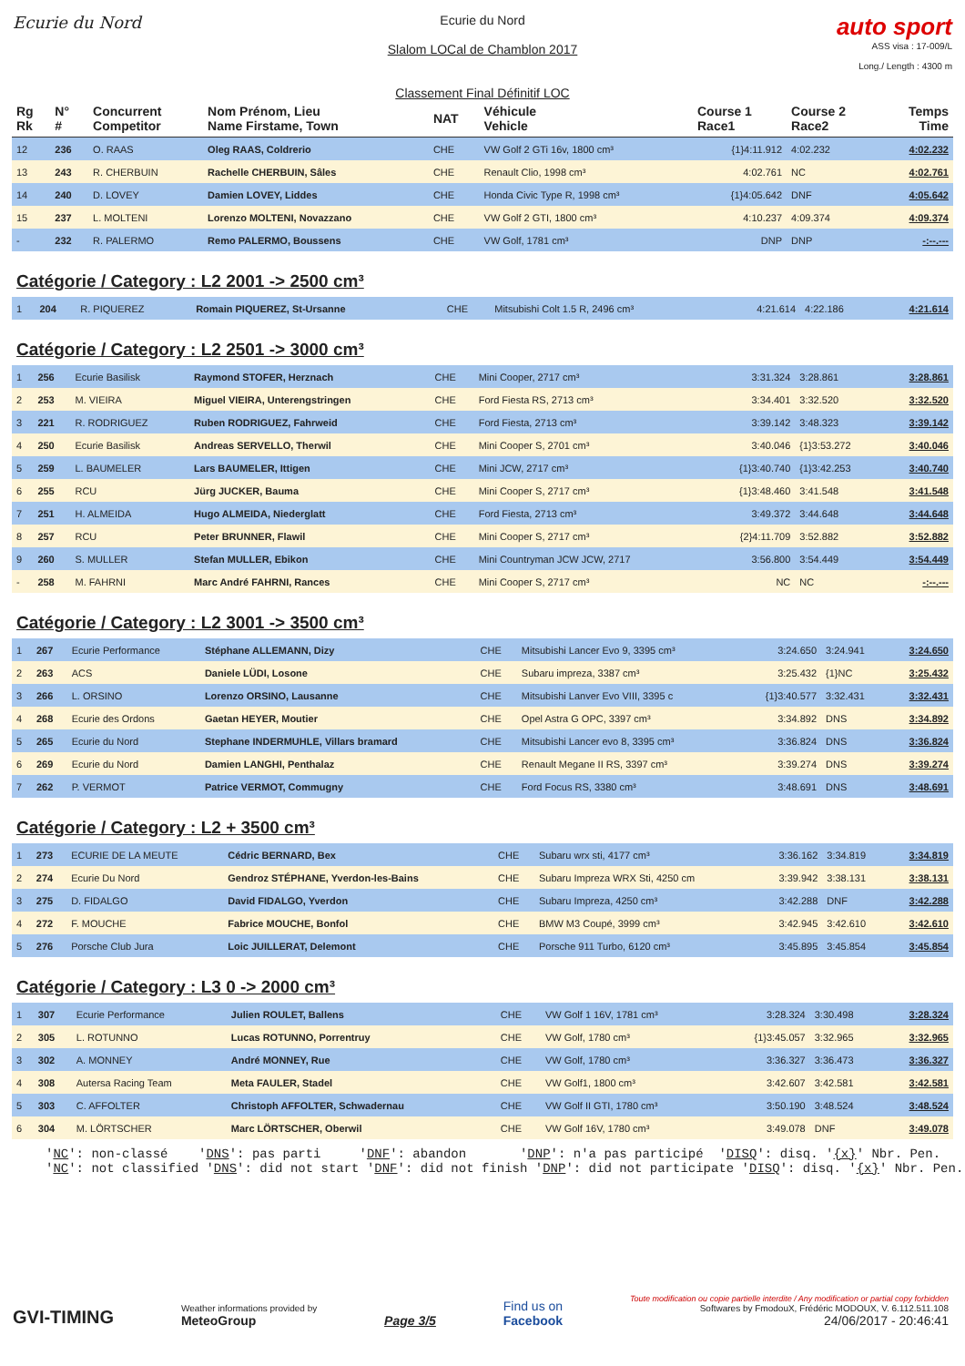Ecurie du Nord
Ecurie du Nord
Slalom LOCal de Chamblon 2017
Classement Final Définitif LOC
auto sport
ASS visa : 17-009/L
Long./ Length : 4300 m
| Rg Rk | N° # | Concurrent Competitor | Nom Prénom, Lieu Name Firstame, Town | NAT | Véhicule Vehicle | Course 1 Race1 | Course 2 Race2 | Temps Time |
| --- | --- | --- | --- | --- | --- | --- | --- | --- |
| 12 | 236 | O. RAAS | Oleg RAAS, Coldrerio | CHE | VW Golf 2 GTi 16v, 1800 cm³ | {1}4:11.912 | 4:02.232 | 4:02.232 |
| 13 | 243 | R. CHERBUIN | Rachelle CHERBUIN, Sâles | CHE | Renault Clio, 1998 cm³ | 4:02.761 | NC | 4:02.761 |
| 14 | 240 | D. LOVEY | Damien LOVEY, Liddes | CHE | Honda Civic Type R, 1998 cm³ | {1}4:05.642 | DNF | 4:05.642 |
| 15 | 237 | L. MOLTENI | Lorenzo MOLTENI, Novazzano | CHE | VW Golf 2 GTI, 1800 cm³ | 4:10.237 | 4:09.374 | 4:09.374 |
| - | 232 | R. PALERMO | Remo PALERMO, Boussens | CHE | VW Golf, 1781 cm³ | DNP | DNP | -:--.--- |
Catégorie / Category : L2 2001 -> 2500 cm³
| 1 | 204 | R. PIQUEREZ | Romain PIQUEREZ, St-Ursanne | CHE | Mitsubishi Colt 1.5 R, 2496 cm³ | 4:21.614 | 4:22.186 | 4:21.614 |
Catégorie / Category : L2 2501 -> 3000 cm³
| 1 | 256 | Ecurie Basilisk | Raymond STOFER, Herznach | CHE | Mini Cooper, 2717 cm³ | 3:31.324 | 3:28.861 | 3:28.861 |
| 2 | 253 | M. VIEIRA | Miguel VIEIRA, Unterengstringen | CHE | Ford Fiesta RS, 2713 cm³ | 3:34.401 | 3:32.520 | 3:32.520 |
| 3 | 221 | R. RODRIGUEZ | Ruben RODRIGUEZ, Fahrweid | CHE | Ford Fiesta, 2713 cm³ | 3:39.142 | 3:48.323 | 3:39.142 |
| 4 | 250 | Ecurie Basilisk | Andreas SERVELLO, Therwil | CHE | Mini Cooper S, 2701 cm³ | 3:40.046 | {1}3:53.272 | 3:40.046 |
| 5 | 259 | L. BAUMELER | Lars BAUMELER, Ittigen | CHE | Mini JCW, 2717 cm³ | {1}3:40.740 | {1}3:42.253 | 3:40.740 |
| 6 | 255 | RCU | Jürg JUCKER, Bauma | CHE | Mini Cooper S, 2717 cm³ | {1}3:48.460 | 3:41.548 | 3:41.548 |
| 7 | 251 | H. ALMEIDA | Hugo ALMEIDA, Niederglatt | CHE | Ford Fiesta, 2713 cm³ | 3:49.372 | 3:44.648 | 3:44.648 |
| 8 | 257 | RCU | Peter BRUNNER, Flawil | CHE | Mini Cooper S, 2717 cm³ | {2}4:11.709 | 3:52.882 | 3:52.882 |
| 9 | 260 | S. MULLER | Stefan MULLER, Ebikon | CHE | Mini Countryman JCW JCW, 2717 | 3:56.800 | 3:54.449 | 3:54.449 |
| - | 258 | M. FAHRNI | Marc André FAHRNI, Rances | CHE | Mini Cooper S, 2717 cm³ | NC | NC | -:--.--- |
Catégorie / Category : L2 3001 -> 3500 cm³
| 1 | 267 | Ecurie Performance | Stéphane ALLEMANN, Dizy | CHE | Mitsubishi Lancer Evo 9, 3395 cm³ | 3:24.650 | 3:24.941 | 3:24.650 |
| 2 | 263 | ACS | Daniele LÜDI, Losone | CHE | Subaru impreza, 3387 cm³ | 3:25.432 | {1}NC | 3:25.432 |
| 3 | 266 | L. ORSINO | Lorenzo ORSINO, Lausanne | CHE | Mitsubishi Lanver Evo VIII, 3395 c | {1}3:40.577 | 3:32.431 | 3:32.431 |
| 4 | 268 | Ecurie des Ordons | Gaetan HEYER, Moutier | CHE | Opel Astra G OPC, 3397 cm³ | 3:34.892 | DNS | 3:34.892 |
| 5 | 265 | Ecurie du Nord | Stephane INDERMUHLE, Villars bramard | CHE | Mitsubishi Lancer evo 8, 3395 cm³ | 3:36.824 | DNS | 3:36.824 |
| 6 | 269 | Ecurie du Nord | Damien LANGHI, Penthalaz | CHE | Renault Megane II RS, 3397 cm³ | 3:39.274 | DNS | 3:39.274 |
| 7 | 262 | P. VERMOT | Patrice VERMOT, Commugny | CHE | Ford Focus RS, 3380 cm³ | 3:48.691 | DNS | 3:48.691 |
Catégorie / Category : L2 + 3500 cm³
| 1 | 273 | ECURIE DE LA MEUTE | Cédric BERNARD, Bex | CHE | Subaru wrx sti, 4177 cm³ | 3:36.162 | 3:34.819 | 3:34.819 |
| 2 | 274 | Ecurie Du Nord | Gendroz STÉPHANE, Yverdon-les-Bains | CHE | Subaru Impreza WRX Sti, 4250 cm | 3:39.942 | 3:38.131 | 3:38.131 |
| 3 | 275 | D. FIDALGO | David FIDALGO, Yverdon | CHE | Subaru Impreza, 4250 cm³ | 3:42.288 | DNF | 3:42.288 |
| 4 | 272 | F. MOUCHE | Fabrice MOUCHE, Bonfol | CHE | BMW M3 Coupé, 3999 cm³ | 3:42.945 | 3:42.610 | 3:42.610 |
| 5 | 276 | Porsche Club Jura | Loic JUILLERAT, Delemont | CHE | Porsche 911 Turbo, 6120 cm³ | 3:45.895 | 3:45.854 | 3:45.854 |
Catégorie / Category : L3 0 -> 2000 cm³
| 1 | 307 | Ecurie Performance | Julien ROULET, Ballens | CHE | VW Golf 1 16V, 1781 cm³ | 3:28.324 | 3:30.498 | 3:28.324 |
| 2 | 305 | L. ROTUNNO | Lucas ROTUNNO, Porrentruy | CHE | VW Golf, 1780 cm³ | {1}3:45.057 | 3:32.965 | 3:32.965 |
| 3 | 302 | A. MONNEY | André MONNEY, Rue | CHE | VW Golf, 1780 cm³ | 3:36.327 | 3:36.473 | 3:36.327 |
| 4 | 308 | Autersa Racing Team | Meta FAULER, Stadel | CHE | VW Golf1, 1800 cm³ | 3:42.607 | 3:42.581 | 3:42.581 |
| 5 | 303 | C. AFFOLTER | Christoph AFFOLTER, Schwadernau | CHE | VW Golf II GTI, 1780 cm³ | 3:50.190 | 3:48.524 | 3:48.524 |
| 6 | 304 | M. LÖRTSCHER | Marc LÖRTSCHER, Oberwil | CHE | VW Golf 16V, 1780 cm³ | 3:49.078 | DNF | 3:49.078 |
'NC': non-classé 'DNS': pas parti 'DNF': abandon 'DNP': n'a pas participé 'DISQ': disq. '{x}' Nbr. Pen. 'NC': not classified 'DNS': did not start 'DNF': did not finish 'DNP': did not participate 'DISQ': disq. '{x}' Nbr. Pen.
GVI-TIMING
Weather informations provided by
MeteoGroup
Page 3/5
Find us on
Facebook
Toute modification ou copie partielle interdite / Any modification or partial copy forbidden
Softwares by FmodouX, Frédéric MODOUX, V. 6.112.511.108
24/06/2017 - 20:46:41